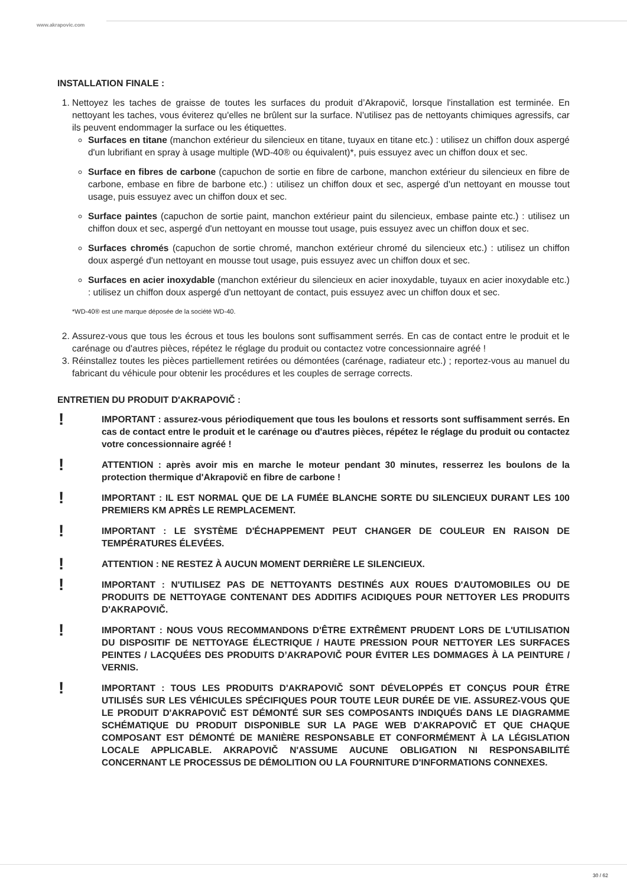www.akrapovic.com
INSTALLATION FINALE :
1. Nettoyez les taches de graisse de toutes les surfaces du produit d’Akrapovič, lorsque l'installation est terminée. En nettoyant les taches, vous éviterez qu'elles ne brûlent sur la surface. N'utilisez pas de nettoyants chimiques agressifs, car ils peuvent endommager la surface ou les étiquettes.
Surfaces en titane (manchon extérieur du silencieux en titane, tuyaux en titane etc.) : utilisez un chiffon doux aspergé d'un lubrifiant en spray à usage multiple (WD-40® ou équivalent)*, puis essuyez avec un chiffon doux et sec.
Surface en fibres de carbone (capuchon de sortie en fibre de carbone, manchon extérieur du silencieux en fibre de carbone, embase en fibre de barbone etc.) : utilisez un chiffon doux et sec, aspergé d'un nettoyant en mousse tout usage, puis essuyez avec un chiffon doux et sec.
Surface paintes (capuchon de sortie paint, manchon extérieur paint du silencieux, embase painte etc.) : utilisez un chiffon doux et sec, aspergé d'un nettoyant en mousse tout usage, puis essuyez avec un chiffon doux et sec.
Surfaces chromés (capuchon de sortie chromé, manchon extérieur chromé du silencieux etc.) : utilisez un chiffon doux aspergé d'un nettoyant en mousse tout usage, puis essuyez avec un chiffon doux et sec.
Surfaces en acier inoxydable (manchon extérieur du silencieux en acier inoxydable, tuyaux en acier inoxydable etc.) : utilisez un chiffon doux aspergé d'un nettoyant de contact, puis essuyez avec un chiffon doux et sec.
*WD-40® est une marque déposée de la société WD-40.
2. Assurez-vous que tous les écrous et tous les boulons sont suffisamment serrés. En cas de contact entre le produit et le carénage ou d'autres pièces, répétez le réglage du produit ou contactez votre concessionnaire agréé !
3. Réinstallez toutes les pièces partiellement retirées ou démontées (carénage, radiateur etc.) ; reportez-vous au manuel du fabricant du véhicule pour obtenir les procédures et les couples de serrage corrects.
ENTRETIEN DU PRODUIT D'AKRAPOVIČ :
!
IMPORTANT : assurez-vous périodiquement que tous les boulons et ressorts sont suffisamment serrés. En cas de contact entre le produit et le carénage ou d'autres pièces, répétez le réglage du produit ou contactez votre concessionnaire agréé !
!
ATTENTION : après avoir mis en marche le moteur pendant 30 minutes, resserrez les boulons de la protection thermique d'Akrapovič en fibre de carbone !
!
IMPORTANT : IL EST NORMAL QUE DE LA FUMÉE BLANCHE SORTE DU SILENCIEUX DURANT LES 100 PREMIERS KM APRÈS LE REMPLACEMENT.
!
IMPORTANT : LE SYSTÈME D'ÉCHAPPEMENT PEUT CHANGER DE COULEUR EN RAISON DE TEMPÉRATURES ÉLEVÉES.
!
ATTENTION : NE RESTEZ À AUCUN MOMENT DERRIÈRE LE SILENCIEUX.
!
IMPORTANT : N'UTILISEZ PAS DE NETTOYANTS DESTINÉS AUX ROUES D'AUTOMOBILES OU DE PRODUITS DE NETTOYAGE CONTENANT DES ADDITIFS ACIDIQUES POUR NETTOYER LES PRODUITS D'AKRAPOVIČ.
!
IMPORTANT : NOUS VOUS RECOMMANDONS D'ÊTRE EXTRÊMENT PRUDENT LORS DE L'UTILISATION DU DISPOSITIF DE NETTOYAGE ÉLECTRIQUE / HAUTE PRESSION POUR NETTOYER LES SURFACES PEINTES / LACQUÉES DES PRODUITS D’AKRAPOVIČ POUR ÉVITER LES DOMMAGES À LA PEINTURE / VERNIS.
!
IMPORTANT : TOUS LES PRODUITS D'AKRAPOVIČ SONT DÉVELOPPÉS ET CONÇUS POUR ÊTRE UTILISÉS SUR LES VÉHICULES SPÉCIFIQUES POUR TOUTE LEUR DURÉE DE VIE. ASSUREZ-VOUS QUE LE PRODUIT D'AKRAPOVIČ EST DÉMONTÉ SUR SES COMPOSANTS INDIQUÉS DANS LE DIAGRAMME SCHÉMATIQUE DU PRODUIT DISPONIBLE SUR LA PAGE WEB D'AKRAPOVIČ ET QUE CHAQUE COMPOSANT EST DÉMONTÉ DE MANIÈRE RESPONSABLE ET CONFORMÉMENT À LA LÉGISLATION LOCALE APPLICABLE. AKRAPOVIČ N'ASSUME AUCUNE OBLIGATION NI RESPONSABILITÉ CONCERNANT LE PROCESSUS DE DÉMOLITION OU LA FOURNITURE D'INFORMATIONS CONNEXES.
30 / 62